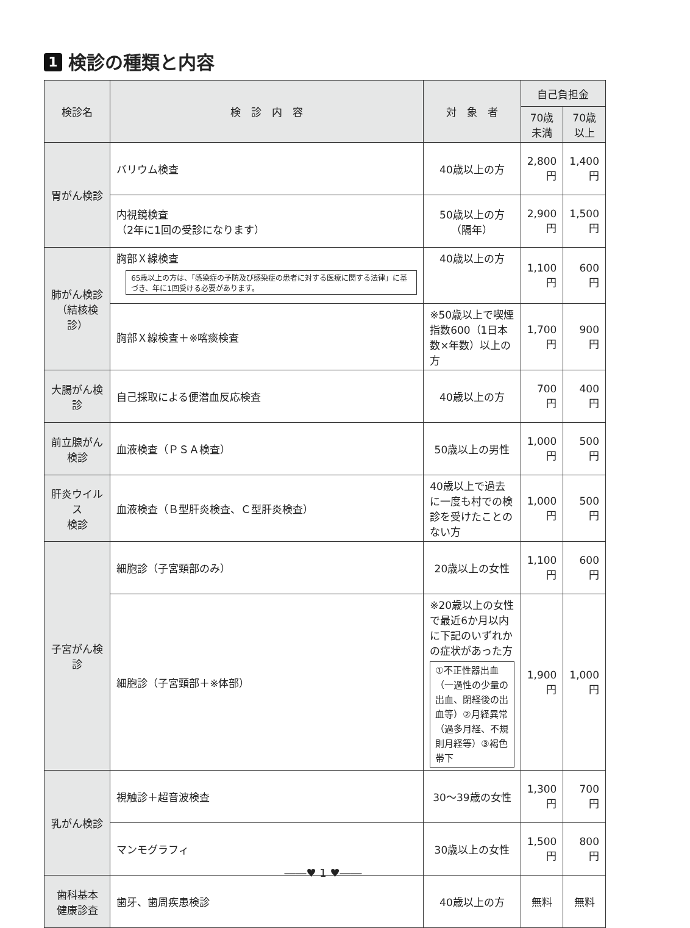1 検診の種類と内容
| 検診名 | 検 診 内 容 | 対 象 者 | 自己負担金 | |
| --- | --- | --- | --- | --- |
| | | | 70歳未満 | 70歳以上 |
| 胃がん検診 | バリウム検査 | 40歳以上の方 | 2,800円 | 1,400円 |
| | 内視鏡検査 （2年に1回の受診になります） | 50歳以上の方 （隔年） | 2,900円 | 1,500円 |
| 肺がん検診 （結核検診） | 胸部Ｘ線検査 65歳以上の方は、「感染症の予防及び感染症の患者に対する医療に関する法律」に基づき、年に1回受ける必要があります。 | 40歳以上の方 | 1,100円 | 600円 |
| | 胸部Ｘ線検査＋※喀痰検査 | ※50歳以上で喫煙指数600（1日本数×年数）以上の方 | 1,700円 | 900円 |
| 大腸がん検診 | 自己採取による便潜血反応検査 | 40歳以上の方 | 700円 | 400円 |
| 前立腺がん 検診 | 血液検査（ＰＳＡ検査） | 50歳以上の男性 | 1,000円 | 500円 |
| 肝炎ウイルス 検診 | 血液検査（Ｂ型肝炎検査、Ｃ型肝炎検査） | 40歳以上で過去に一度も村での検診を受けたことのない方 | 1,000円 | 500円 |
| 子宮がん検診 | 細胞診（子宮頸部のみ） | 20歳以上の女性 | 1,100円 | 600円 |
| | 細胞診（子宮頸部＋※体部） | ※20歳以上の女性で最近6か月以内に下記のいずれかの症状があった方 ①不正性器出血（一過性の少量の出血、閉経後の出血等）②月経異常（過多月経、不規則月経等）③褐色帯下 | 1,900円 | 1,000円 |
| 乳がん検診 | 視触診＋超音波検査 | 30～39歳の女性 | 1,300円 | 700円 |
| | マンモグラフィ | 30歳以上の女性 | 1,500円 | 800円 |
| 歯科基本 健康診査 | 歯牙、歯周疾患検診 | 40歳以上の方 | 無料 | 無料 |
――♥ 1 ♥――